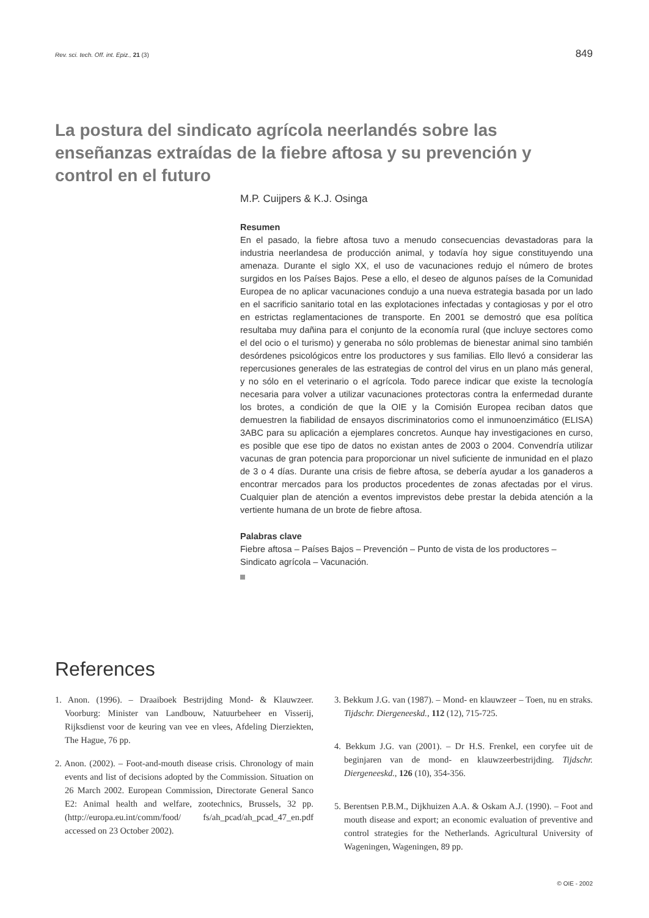Rev. sci. tech. Off. int. Epiz., 21 (3) 849
La postura del sindicato agrícola neerlandés sobre las enseñanzas extraídas de la fiebre aftosa y su prevención y control en el futuro
M.P. Cuijpers & K.J. Osinga
Resumen
En el pasado, la fiebre aftosa tuvo a menudo consecuencias devastadoras para la industria neerlandesa de producción animal, y todavía hoy sigue constituyendo una amenaza. Durante el siglo XX, el uso de vacunaciones redujo el número de brotes surgidos en los Países Bajos. Pese a ello, el deseo de algunos países de la Comunidad Europea de no aplicar vacunaciones condujo a una nueva estrategia basada por un lado en el sacrificio sanitario total en las explotaciones infectadas y contagiosas y por el otro en estrictas reglamentaciones de transporte. En 2001 se demostró que esa política resultaba muy dañina para el conjunto de la economía rural (que incluye sectores como el del ocio o el turismo) y generaba no sólo problemas de bienestar animal sino también desórdenes psicológicos entre los productores y sus familias. Ello llevó a considerar las repercusiones generales de las estrategias de control del virus en un plano más general, y no sólo en el veterinario o el agrícola. Todo parece indicar que existe la tecnología necesaria para volver a utilizar vacunaciones protectoras contra la enfermedad durante los brotes, a condición de que la OIE y la Comisión Europea reciban datos que demuestren la fiabilidad de ensayos discriminatorios como el inmunoenzimático (ELISA) 3ABC para su aplicación a ejemplares concretos. Aunque hay investigaciones en curso, es posible que ese tipo de datos no existan antes de 2003 o 2004. Convendría utilizar vacunas de gran potencia para proporcionar un nivel suficiente de inmunidad en el plazo de 3 o 4 días. Durante una crisis de fiebre aftosa, se debería ayudar a los ganaderos a encontrar mercados para los productos procedentes de zonas afectadas por el virus. Cualquier plan de atención a eventos imprevistos debe prestar la debida atención a la vertiente humana de un brote de fiebre aftosa.
Palabras clave
Fiebre aftosa – Países Bajos – Prevención – Punto de vista de los productores – Sindicato agrícola – Vacunación.
References
1. Anon. (1996). – Draaiboek Bestrijding Mond- & Klauwzeer. Voorburg: Minister van Landbouw, Natuurbeheer en Visserij, Rijksdienst voor de keuring van vee en vlees, Afdeling Dierziekten, The Hague, 76 pp.
2. Anon. (2002). – Foot-and-mouth disease crisis. Chronology of main events and list of decisions adopted by the Commission. Situation on 26 March 2002. European Commission, Directorate General Sanco E2: Animal health and welfare, zootechnics, Brussels, 32 pp. (http://europa.eu.int/comm/food/ fs/ah_pcad/ah_pcad_47_en.pdf accessed on 23 October 2002).
3. Bekkum J.G. van (1987). – Mond- en klauwzeer – Toen, nu en straks. Tijdschr. Diergeneeskd., 112 (12), 715-725.
4. Bekkum J.G. van (2001). – Dr H.S. Frenkel, een coryfee uit de beginjaren van de mond- en klauwzeerbestrijding. Tijdschr. Diergeneeskd., 126 (10), 354-356.
5. Berentsen P.B.M., Dijkhuizen A.A. & Oskam A.J. (1990). – Foot and mouth disease and export; an economic evaluation of preventive and control strategies for the Netherlands. Agricultural University of Wageningen, Wageningen, 89 pp.
© OIE - 2002